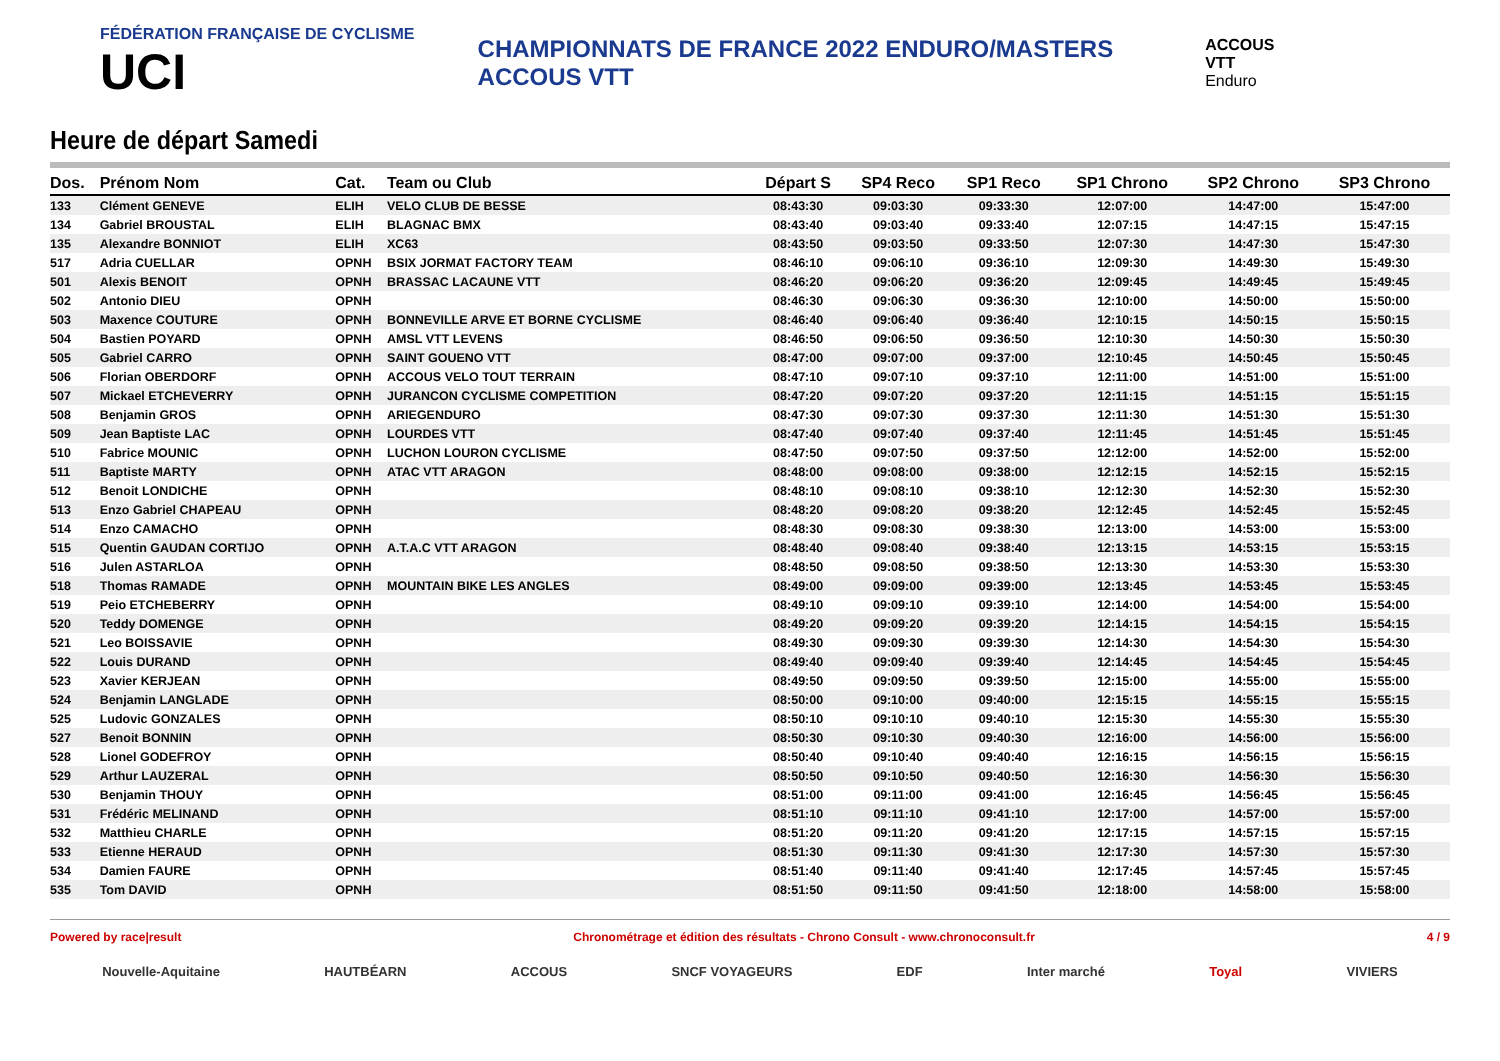FÉDÉRATION FRANÇAISE DE CYCLISME UCI
CHAMPIONNATS DE FRANCE 2022 ENDURO/MASTERS ACCOUS VTT
ACCOUS VTT
Enduro
Heure de départ Samedi
| Dos. | Prénom Nom | Cat. | Team ou Club | Départ S | SP4 Reco | SP1 Reco | SP1 Chrono | SP2 Chrono | SP3 Chrono |
| --- | --- | --- | --- | --- | --- | --- | --- | --- | --- |
| 133 | Clément GENEVE | ELIH | VELO CLUB DE BESSE | 08:43:30 | 09:03:30 | 09:33:30 | 12:07:00 | 14:47:00 | 15:47:00 |
| 134 | Gabriel BROUSTAL | ELIH | BLAGNAC BMX | 08:43:40 | 09:03:40 | 09:33:40 | 12:07:15 | 14:47:15 | 15:47:15 |
| 135 | Alexandre BONNIOT | ELIH | XC63 | 08:43:50 | 09:03:50 | 09:33:50 | 12:07:30 | 14:47:30 | 15:47:30 |
| 517 | Adria CUELLAR | OPNH | BSIX JORMAT FACTORY TEAM | 08:46:10 | 09:06:10 | 09:36:10 | 12:09:30 | 14:49:30 | 15:49:30 |
| 501 | Alexis BENOIT | OPNH | BRASSAC LACAUNE VTT | 08:46:20 | 09:06:20 | 09:36:20 | 12:09:45 | 14:49:45 | 15:49:45 |
| 502 | Antonio DIEU | OPNH | | 08:46:30 | 09:06:30 | 09:36:30 | 12:10:00 | 14:50:00 | 15:50:00 |
| 503 | Maxence COUTURE | OPNH | BONNEVILLE ARVE ET BORNE CYCLISME | 08:46:40 | 09:06:40 | 09:36:40 | 12:10:15 | 14:50:15 | 15:50:15 |
| 504 | Bastien POYARD | OPNH | AMSL VTT LEVENS | 08:46:50 | 09:06:50 | 09:36:50 | 12:10:30 | 14:50:30 | 15:50:30 |
| 505 | Gabriel CARRO | OPNH | SAINT GOUENO VTT | 08:47:00 | 09:07:00 | 09:37:00 | 12:10:45 | 14:50:45 | 15:50:45 |
| 506 | Florian OBERDORF | OPNH | ACCOUS VELO TOUT TERRAIN | 08:47:10 | 09:07:10 | 09:37:10 | 12:11:00 | 14:51:00 | 15:51:00 |
| 507 | Mickael ETCHEVERRY | OPNH | JURANCON CYCLISME COMPETITION | 08:47:20 | 09:07:20 | 09:37:20 | 12:11:15 | 14:51:15 | 15:51:15 |
| 508 | Benjamin GROS | OPNH | ARIEGENDURO | 08:47:30 | 09:07:30 | 09:37:30 | 12:11:30 | 14:51:30 | 15:51:30 |
| 509 | Jean Baptiste LAC | OPNH | LOURDES VTT | 08:47:40 | 09:07:40 | 09:37:40 | 12:11:45 | 14:51:45 | 15:51:45 |
| 510 | Fabrice MOUNIC | OPNH | LUCHON LOURON CYCLISME | 08:47:50 | 09:07:50 | 09:37:50 | 12:12:00 | 14:52:00 | 15:52:00 |
| 511 | Baptiste MARTY | OPNH | ATAC VTT ARAGON | 08:48:00 | 09:08:00 | 09:38:00 | 12:12:15 | 14:52:15 | 15:52:15 |
| 512 | Benoit LONDICHE | OPNH | | 08:48:10 | 09:08:10 | 09:38:10 | 12:12:30 | 14:52:30 | 15:52:30 |
| 513 | Enzo Gabriel CHAPEAU | OPNH | | 08:48:20 | 09:08:20 | 09:38:20 | 12:12:45 | 14:52:45 | 15:52:45 |
| 514 | Enzo CAMACHO | OPNH | | 08:48:30 | 09:08:30 | 09:38:30 | 12:13:00 | 14:53:00 | 15:53:00 |
| 515 | Quentin GAUDAN CORTIJO | OPNH | A.T.A.C VTT ARAGON | 08:48:40 | 09:08:40 | 09:38:40 | 12:13:15 | 14:53:15 | 15:53:15 |
| 516 | Julen ASTARLOA | OPNH | | 08:48:50 | 09:08:50 | 09:38:50 | 12:13:30 | 14:53:30 | 15:53:30 |
| 518 | Thomas RAMADE | OPNH | MOUNTAIN BIKE LES ANGLES | 08:49:00 | 09:09:00 | 09:39:00 | 12:13:45 | 14:53:45 | 15:53:45 |
| 519 | Peio ETCHEBERRY | OPNH | | 08:49:10 | 09:09:10 | 09:39:10 | 12:14:00 | 14:54:00 | 15:54:00 |
| 520 | Teddy DOMENGE | OPNH | | 08:49:20 | 09:09:20 | 09:39:20 | 12:14:15 | 14:54:15 | 15:54:15 |
| 521 | Leo BOISSAVIE | OPNH | | 08:49:30 | 09:09:30 | 09:39:30 | 12:14:30 | 14:54:30 | 15:54:30 |
| 522 | Louis DURAND | OPNH | | 08:49:40 | 09:09:40 | 09:39:40 | 12:14:45 | 14:54:45 | 15:54:45 |
| 523 | Xavier KERJEAN | OPNH | | 08:49:50 | 09:09:50 | 09:39:50 | 12:15:00 | 14:55:00 | 15:55:00 |
| 524 | Benjamin LANGLADE | OPNH | | 08:50:00 | 09:10:00 | 09:40:00 | 12:15:15 | 14:55:15 | 15:55:15 |
| 525 | Ludovic GONZALES | OPNH | | 08:50:10 | 09:10:10 | 09:40:10 | 12:15:30 | 14:55:30 | 15:55:30 |
| 527 | Benoit BONNIN | OPNH | | 08:50:30 | 09:10:30 | 09:40:30 | 12:16:00 | 14:56:00 | 15:56:00 |
| 528 | Lionel GODEFROY | OPNH | | 08:50:40 | 09:10:40 | 09:40:40 | 12:16:15 | 14:56:15 | 15:56:15 |
| 529 | Arthur LAUZERAL | OPNH | | 08:50:50 | 09:10:50 | 09:40:50 | 12:16:30 | 14:56:30 | 15:56:30 |
| 530 | Benjamin THOUY | OPNH | | 08:51:00 | 09:11:00 | 09:41:00 | 12:16:45 | 14:56:45 | 15:56:45 |
| 531 | Frédéric MELINAND | OPNH | | 08:51:10 | 09:11:10 | 09:41:10 | 12:17:00 | 14:57:00 | 15:57:00 |
| 532 | Matthieu CHARLE | OPNH | | 08:51:20 | 09:11:20 | 09:41:20 | 12:17:15 | 14:57:15 | 15:57:15 |
| 533 | Etienne HERAUD | OPNH | | 08:51:30 | 09:11:30 | 09:41:30 | 12:17:30 | 14:57:30 | 15:57:30 |
| 534 | Damien FAURE | OPNH | | 08:51:40 | 09:11:40 | 09:41:40 | 12:17:45 | 14:57:45 | 15:57:45 |
| 535 | Tom DAVID | OPNH | | 08:51:50 | 09:11:50 | 09:41:50 | 12:18:00 | 14:58:00 | 15:58:00 |
Powered by race|result Chronométrage et édition des résultats - Chrono Consult - www.chronoconsult.fr 4 / 9
Nouvelle-Aquitaine HAUTBÉARN ACCOUS SNCF VOYAGEURS EDF Inter marché Toyal VIVIERS